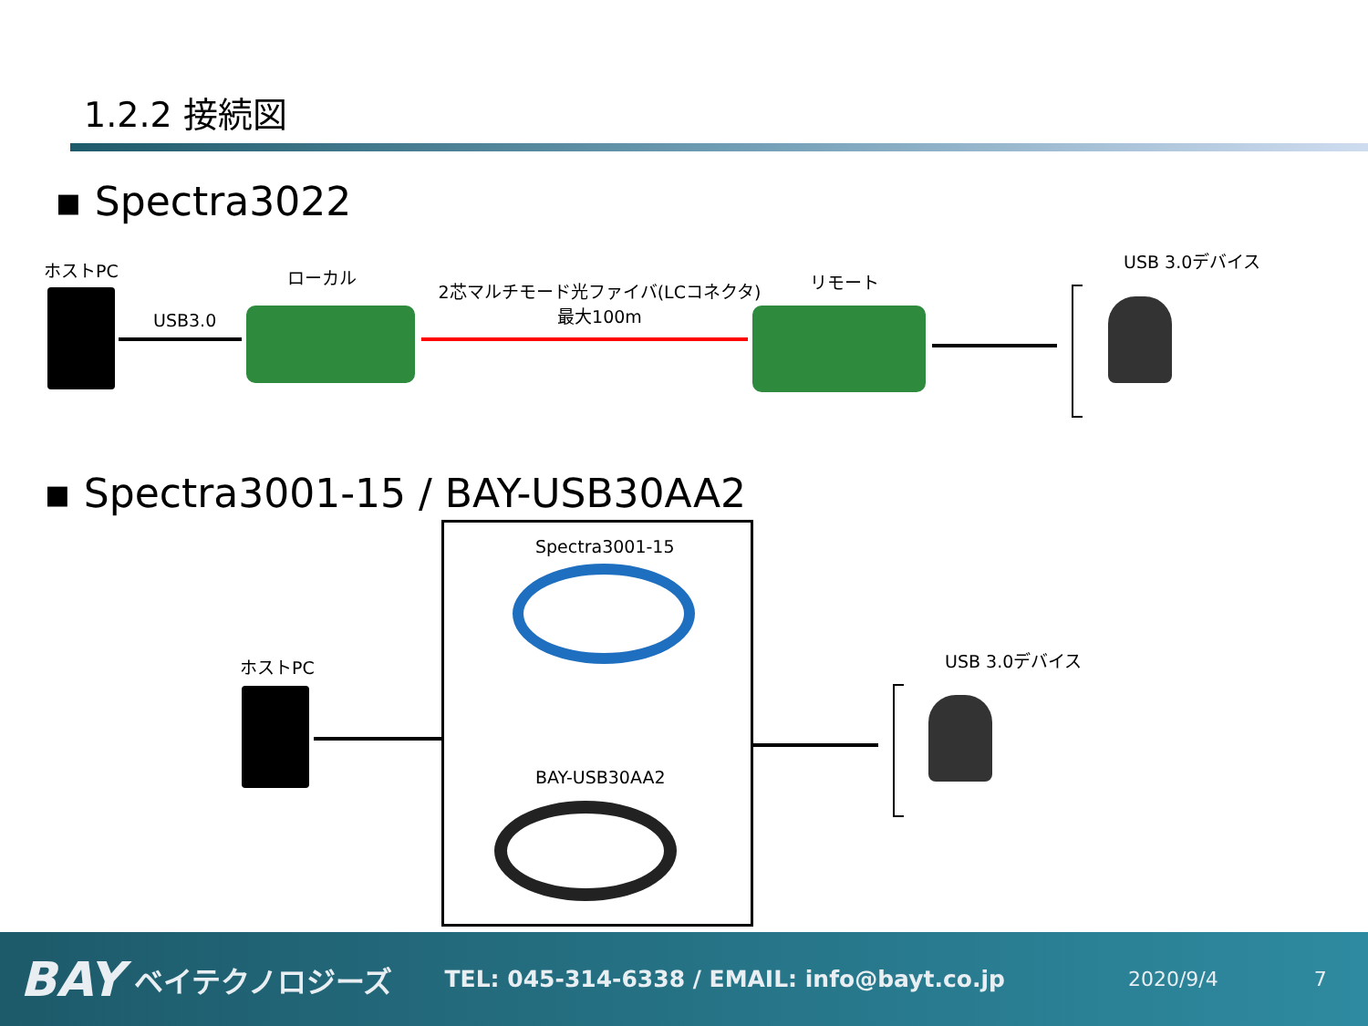1.2.2 接続図
▪ Spectra3022
ホストPC
USB3.0
ローカル
2芯マルチモード光ファイバ(LCコネクタ)
最大100m
リモート
USB 3.0デバイス
▪ Spectra3001-15 / BAY-USB30AA2
Spectra3001-15
BAY-USB30AA2
ホストPC USB 3.0デバイス
BAY ベイテクノロジーズ TEL: 045-314-6338 / EMAIL: info@bayt.co.jp 2020/9/4 7